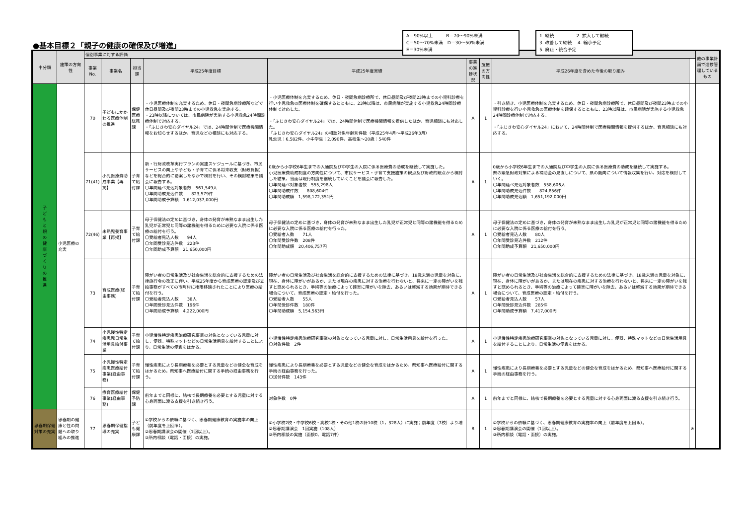●基本目標２「親子の健康の確保及び増進」
A＝90%以上　　　B＝70～90%未満
C＝50～70%未満　D＝30～50%未満
E＝30%未満
1. 継続　　　　　2. 拡大して継続
3. 改善して継続　 4. 縮小予定
5. 廃止・統合予定
| 中分類 | 施策の方向性 | 個別事業に対する評価 | | | | | | | | | 他の事業計画で進捗管理しているもの |
| --- | --- | --- | --- | --- | --- | --- | --- | --- | --- | --- | --- |
| | | 事業No. | 事業名 | 担当課 | 平成25年度目標 | 平成25年度実績 | 事業の進捗状況 | 施策の方向性 | 平成26年度を含めた今後の取り組み | | |
| 子 ど も と 親 の 健 康 づ く り の 推 進 | 小児医療の充実 | 70 | 子どもにかかわる医療体制の推進 | 保健医療総務課 | ・小児医療体制を充実するため、休日・夜間急病診療所などで休日昼間及び夜間23時までの小児救急を実施する。 ・23時以降については、市民病院が実施する小児救急24時間診療体制で対応する。 ・「ふじさわ安心ダイヤル24」では、24時間体制で医療機関情報をお知らせするほか、育児などの相談にも対応する。 | ・小児医療体制を充実するため、休日・夜間急病診療所で、休日昼間及び夜間23時までの小児科診療を行い小児救急の医療体制を確保するとともに、23時以降は、市民病院が実施する小児救急24時間診療体制で対応した。 ・「ふじさわ安心ダイヤル24」では、24時間体制で医療機関情報を提供したほか、育児相談にも対応した。 「ふじさわ安心ダイヤル24」の相談対象年齢別件数（平成25年4月～平成26年3月） 乳幼児：6,582件、小中学生：2,090件、高校生～20歳：540件 | A | 1 | ・引き続き、小児医療体制を充実するため、休日・夜間急病診療所で、休日昼間及び夜間23時までの小児科診療を行い小児救急の医療体制を確保するとともに、23時以降は、市民病院が実施する小児救急24時間診療体制で対応する。 ・「ふじさわ安心ダイヤル24」において、24時間体制で医療機関情報を提供するほか、育児相談にも対応する。 | | |
| | | 71(41) | 小児医療費助成事業【再掲】 | 子育て給付課 | 新・行財政改革実行プランの実施スケジュールに基づき、市民サービスの向上や子ども・子育てに係る将来収支（財政負担）などを総合的に勘案したなかで検討を行い、その検討結果を議会に報告する。 〇年間延べ見込対象者数 561,549人 〇年間助成見込件数 823,579件 〇年間助成予算額 1,612,037,000円 | 0歳から小学校6年生までの入通院及び中学生の入院に係る医療費の助成を継続して実施した。 小児医療費助成制度の方向性について、市民サービス・子育て支援施策の観点及び財政的観点から検討した結果、当面は現行制度を継続していくことを議会に報告した。 〇年間延べ対象者数 555,298人 〇年間助成件数 808,604件 〇年間助成額 1,598,172,351円 | A | 1 | 0歳から小学校6年生までの入通院及び中学生の入院に係る医療費の助成を継続して実施する。 県の緊急財政対策による補助金の見直しについて、県の動向について情報収集を行い、対応を検討していく。 〇年間延べ見込対象者数 558,606人 〇年間助成見込件数 824,856件 〇年間助成見込額 1,651,192,000円 | | |
| | | 72(46) | 未熟児養育事業【再掲】 | 子育て給付課 | 母子保健法の定めに基づき，身体の発育が未熟なまま出生した乳児が正常児と同等の諸機能を得るために必要な入院に係る医療の給付を行う。 〇受給者見込人数 94人 〇年間受診見込件数 223件 〇年間助成予算額 21,650,000円 | 母子保健法の定めに基づき，身体の発育が未熟なまま出生した乳児が正常児と同等の諸機能を得るために必要な入院に係る医療の給付を行った。 〇受給者人数 71人 〇年間受診件数 208件 〇年間助成額 20,406,757円 | A | 1 | 母子保健法の定めに基づき，身体の発育が未熟なまま出生した乳児が正常児と同等の諸機能を得るために必要な入院に係る医療の給付を行う。 〇受給者見込人数 80人 〇年間受診見込件数 212件 〇年間助成予算額 21,650,000円 | | |
| | | 73 | 育成医療(経由事務) | 子育て給付課 | 障がい者の日常生活及び社会生活を総合的に支援するための法律施行令の改正に伴い、平成25年度から育成医療の認定及び支給事務がすべての市町村に権限移譲されたことにより医療の給付を行う。 〇受給者見込人数 38人 〇年間受診見込件数 196件 〇年間助成予算額 4,222,000円 | 障がい者の日常生活及び社会生活を総合的に支援するための法律に基づき、18歳未満の児童を対象に、現在、身体に障がいがあるか、または現在の疾患に対する治療を行わないと、将来に一定の障がいを残すと認められるとき、手術等の治療によって確実に障がいを除去、あるいは軽減する効果が期待できる場合について、育成医療の認定・給付を行った。 〇受給者人数 55人 〇年間受診件数 180件 〇年間助成額 5,154,563円 | A | 1 | 障がい者の日常生活及び社会生活を総合的に支援するための法律に基づき、18歳未満の児童を対象に、現在、身体に障がいがあるか、または現在の疾患に対する治療を行わないと、将来に一定の障がいを残すと認められるとき、手術等の治療によって確実に障がいを除去、あるいは軽減する効果が期待できる場合について、育成医療の認定・給付を行う。 〇受給者見込人数 57人 〇年間受診見込件数 285件 〇年間助成予算額 7,417,000円 | | |
| | | 74 | 小児慢性特定疾患児日常生活用具給付事業 | 子育て給付課 | 小児慢性特定疾患治療研究事業の対象となっている児童に対し，便器，特殊マットなどの日常生活用具を給付することにより，日常生活の便宜をはかる。 | 小児慢性特定疾患治療研究事業の対象となっている児童に対し，日常生活用具を給付を行った。 〇対象件数 2件 | A | 1 | 小児慢性特定疾患治療研究事業の対象となっている児童に対し，便器，特殊マットなどの日常生活用具を給付することにより，日常生活の便宜をはかる。 | | |
| | | 75 | 小児慢性特定疾患医療給付事業(経由事務) | 子育て給付課 | 慢性疾患により長期療養を必要とする児童などの健全な育成をはかるため，県知事へ医療給付に関する手続の経由事務を行う。 | 慢性疾患により長期療養を必要とする児童などの健全な育成をはかるため，県知事へ医療給付に関する手続の経由事務を行った。 〇送付件数 143件 | A | 1 | 慢性疾患により長期療養を必要とする児童などの健全な育成をはかるため，県知事へ医療給付に関する手続の経由事務を行う。 | | |
| | | 76 | 療育医療給付事業(経由事務) | 保健予防課 | 前年までと同様に、結核で長期療養を必要とする児童に対する心身両面に渡る支援を引き続き行う。 | 対象件数 0件 | A | 1 | 前年までと同様に、結核で長期療養を必要とする児童に対する心身両面に渡る支援を引き続き行う。 | | |
| 思春期保健対策の充実 | 思春期の健康と性の問題への取り組みの推進 | 77 | 思春期保健指導の充実 | 子ども健康課 | ①学校からの依頼に基づく、思春期健康教育の実施率の向上（前年度を上回る）。 ②思春期講演会の開催（1回以上）。 ③所内相談（電話・面接）の実施。 | ①小学校2校・中学校6校・高校1校・その他1校の計10校（1，328人）に実施；前年度（7校）より増 ②思春期講演会 1回実施（108人） ③所内相談の実施（面接0、電話7件） | B | 1 | ①学校からの依頼に基づく、思春期健康教育の実施率の向上（前年度を上回る）。 ②思春期講演会の開催（1回以上）。 ③所内相談（電話・面接）の実施。 | ※ | |